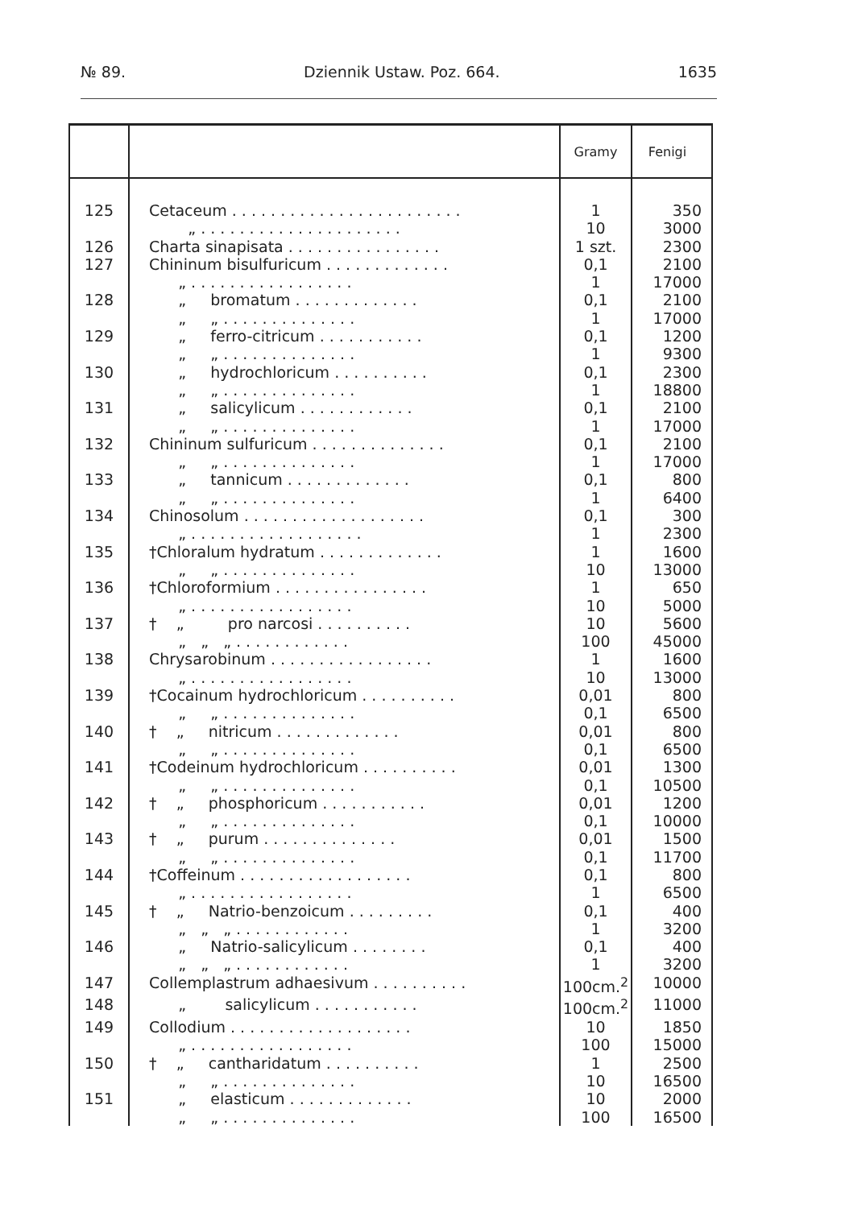№ 89. Dziennik Ustaw. Poz. 664. 1635
| | | Gramy | Fenigi |
| --- | --- | --- | --- |
| 125 | Cetaceum . . . . . . . . . . . . . . . . . . . . . . . . „ . . . . . . . . . . . . . . . . . . . . . | 1 10 | 350 3000 |
| 126 | Charta sinapisata . . . . . . . . . . . . . . . . | 1 szt. | 2300 |
| 127 | Chininum bisulfuricum . . . . . . . . . . . . . „ . . . . . . . . . . . . . . . . . | 0,1 1 | 2100 17000 |
| 128 | „ bromatum . . . . . . . . . . . . . „ „ . . . . . . . . . . . . . . | 0,1 1 | 2100 17000 |
| 129 | „ ferro-citricum . . . . . . . . . . . „ „ . . . . . . . . . . . . . . | 0,1 1 | 1200 9300 |
| 130 | „ hydrochloricum . . . . . . . . . . „ „ . . . . . . . . . . . . . . | 0,1 1 | 2300 18800 |
| 131 | „ salicylicum . . . . . . . . . . . . „ „ . . . . . . . . . . . . . . | 0,1 1 | 2100 17000 |
| 132 | Chininum sulfuricum . . . . . . . . . . . . . . „ „ . . . . . . . . . . . . . . | 0,1 1 | 2100 17000 |
| 133 | „ tannicum . . . . . . . . . . . . . „ „ . . . . . . . . . . . . . . | 0,1 1 | 800 6400 |
| 134 | Chinosolum . . . . . . . . . . . . . . . . . . . „ . . . . . . . . . . . . . . . . . . | 0,1 1 | 300 2300 |
| 135 | †Chloralum hydratum . . . . . . . . . . . . . „ „ . . . . . . . . . . . . . . | 1 10 | 1600 13000 |
| 136 | †Chloroformium . . . . . . . . . . . . . . . . „ . . . . . . . . . . . . . . . . . | 1 10 | 650 5000 |
| 137 | † „ pro narcosi . . . . . . . . . . „ „ „ . . . . . . . . . . . . | 10 100 | 5600 45000 |
| 138 | Chrysarobinum . . . . . . . . . . . . . . . . . „ . . . . . . . . . . . . . . . . . | 1 10 | 1600 13000 |
| 139 | †Cocainum hydrochloricum . . . . . . . . . . „ „ . . . . . . . . . . . . . . | 0,01 0,1 | 800 6500 |
| 140 | † „ nitricum . . . . . . . . . . . . . „ „ . . . . . . . . . . . . . . | 0,01 0,1 | 800 6500 |
| 141 | †Codeinum hydrochloricum . . . . . . . . . . „ „ . . . . . . . . . . . . . . | 0,01 0,1 | 1300 10500 |
| 142 | † „ phosphoricum . . . . . . . . . . . „ „ . . . . . . . . . . . . . . | 0,01 0,1 | 1200 10000 |
| 143 | † „ purum . . . . . . . . . . . . . . „ „ . . . . . . . . . . . . . . | 0,01 0,1 | 1500 11700 |
| 144 | †Coffeinum . . . . . . . . . . . . . . . . . . „ . . . . . . . . . . . . . . . . . | 0,1 1 | 800 6500 |
| 145 | † „ Natrio-benzoicum . . . . . . . . . „ „ „ . . . . . . . . . . . . | 0,1 1 | 400 3200 |
| 146 | „ Natrio-salicylicum . . . . . . . . „ „ „ . . . . . . . . . . . . | 0,1 1 | 400 3200 |
| 147 | Collemplastrum adhaesivum . . . . . . . . . . | 100cm.<sup>2</sup> | 10000 |
| 148 | „ salicylicum . . . . . . . . . . . | 100cm.<sup>2</sup> | 11000 |
| 149 | Collodium . . . . . . . . . . . . . . . . . . . „ . . . . . . . . . . . . . . . . . | 10 100 | 1850 15000 |
| 150 | † „ cantharidatum . . . . . . . . . . „ „ . . . . . . . . . . . . . . | 1 10 | 2500 16500 |
| 151 | „ elasticum . . . . . . . . . . . . . „ „ . . . . . . . . . . . . . . | 10 100 | 2000 16500 |